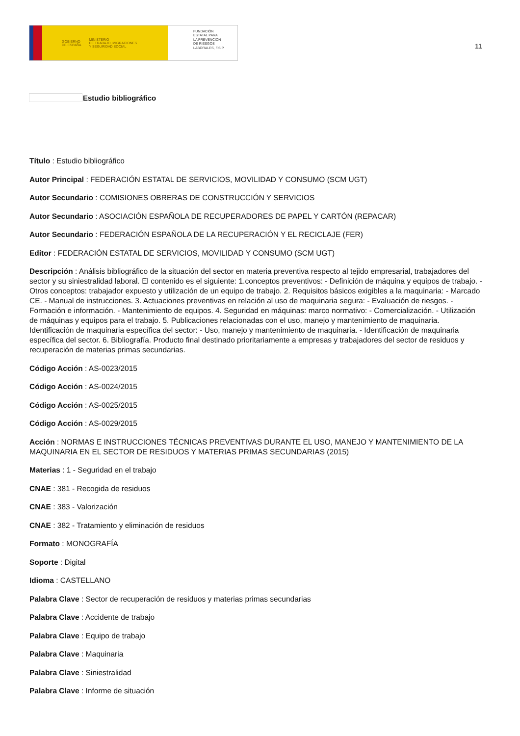GOBIERNO
DE ESPAÑA
MINISTERIO
DE TRABAJO, MIGRACIONES
Y SEGURIDAD SOCIAL
FUNDACIÓN
ESTATAL PARA
LA PREVENCIÓN
DE RIESGOS
LABORALES, F.S.P.
11
Estudio bibliográfico
Título : Estudio bibliográfico
Autor Principal : FEDERACIÓN ESTATAL DE SERVICIOS, MOVILIDAD Y CONSUMO (SCM UGT)
Autor Secundario : COMISIONES OBRERAS DE CONSTRUCCIÓN Y SERVICIOS
Autor Secundario : ASOCIACIÓN ESPAÑOLA DE RECUPERADORES DE PAPEL Y CARTÓN (REPACAR)
Autor Secundario : FEDERACIÓN ESPAÑOLA DE LA RECUPERACIÓN Y EL RECICLAJE (FER)
Editor : FEDERACIÓN ESTATAL DE SERVICIOS, MOVILIDAD Y CONSUMO (SCM UGT)
Descripción : Análisis bibliográfico de la situación del sector en materia preventiva respecto al tejido empresarial, trabajadores del sector y su siniestralidad laboral. El contenido es el siguiente: 1.conceptos preventivos: - Definición de máquina y equipos de trabajo. - Otros conceptos: trabajador expuesto y utilización de un equipo de trabajo. 2. Requisitos básicos exigibles a la maquinaria: - Marcado CE. - Manual de instrucciones. 3. Actuaciones preventivas en relación al uso de maquinaria segura: - Evaluación de riesgos. - Formación e información. - Mantenimiento de equipos. 4. Seguridad en máquinas: marco normativo: - Comercialización. - Utilización de máquinas y equipos para el trabajo. 5. Publicaciones relacionadas con el uso, manejo y mantenimiento de maquinaria. Identificación de maquinaria específica del sector: - Uso, manejo y mantenimiento de maquinaria. - Identificación de maquinaria específica del sector. 6. Bibliografía. Producto final destinado prioritariamente a empresas y trabajadores del sector de residuos y recuperación de materias primas secundarias.
Código Acción : AS-0023/2015
Código Acción : AS-0024/2015
Código Acción : AS-0025/2015
Código Acción : AS-0029/2015
Acción : NORMAS E INSTRUCCIONES TÉCNICAS PREVENTIVAS DURANTE EL USO, MANEJO Y MANTENIMIENTO DE LA MAQUINARIA EN EL SECTOR DE RESIDUOS Y MATERIAS PRIMAS SECUNDARIAS (2015)
Materias : 1 - Seguridad en el trabajo
CNAE : 381 - Recogida de residuos
CNAE : 383 - Valorización
CNAE : 382 - Tratamiento y eliminación de residuos
Formato : MONOGRAFÍA
Soporte : Digital
Idioma : CASTELLANO
Palabra Clave : Sector de recuperación de residuos y materias primas secundarias
Palabra Clave : Accidente de trabajo
Palabra Clave : Equipo de trabajo
Palabra Clave : Maquinaria
Palabra Clave : Siniestralidad
Palabra Clave : Informe de situación